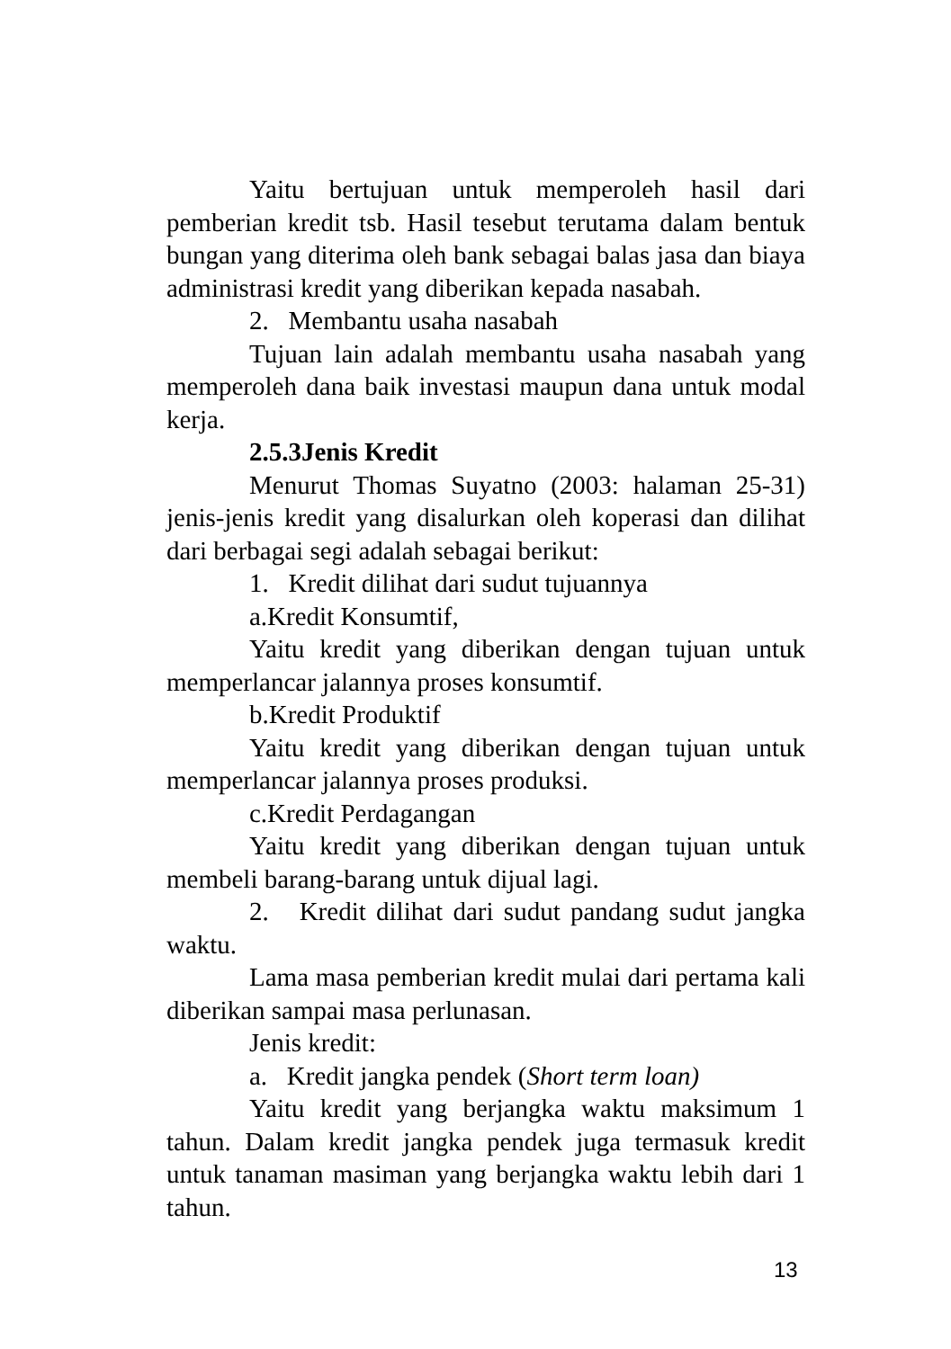Yaitu bertujuan untuk memperoleh hasil dari pemberian kredit tsb. Hasil tesebut terutama dalam bentuk bungan yang diterima oleh bank sebagai balas jasa dan biaya administrasi kredit yang diberikan kepada nasabah.
2. Membantu usaha nasabah
Tujuan lain adalah membantu usaha nasabah yang memperoleh dana baik investasi maupun dana untuk modal kerja.
2.5.3Jenis Kredit
Menurut Thomas Suyatno (2003: halaman 25-31) jenis-jenis kredit yang disalurkan oleh koperasi dan dilihat dari berbagai segi adalah sebagai berikut:
1. Kredit dilihat dari sudut tujuannya
a.Kredit Konsumtif,
Yaitu kredit yang diberikan dengan tujuan untuk memperlancar jalannya proses konsumtif.
b.Kredit Produktif
Yaitu kredit yang diberikan dengan tujuan untuk memperlancar jalannya proses produksi.
c.Kredit Perdagangan
Yaitu kredit yang diberikan dengan tujuan untuk membeli barang-barang untuk dijual lagi.
2. Kredit dilihat dari sudut pandang sudut jangka waktu.
Lama masa pemberian kredit mulai dari pertama kali diberikan sampai masa perlunasan.
Jenis kredit:
a. Kredit jangka pendek (Short term loan)
Yaitu kredit yang berjangka waktu maksimum 1 tahun. Dalam kredit jangka pendek juga termasuk kredit untuk tanaman masiman yang berjangka waktu lebih dari 1 tahun.
13